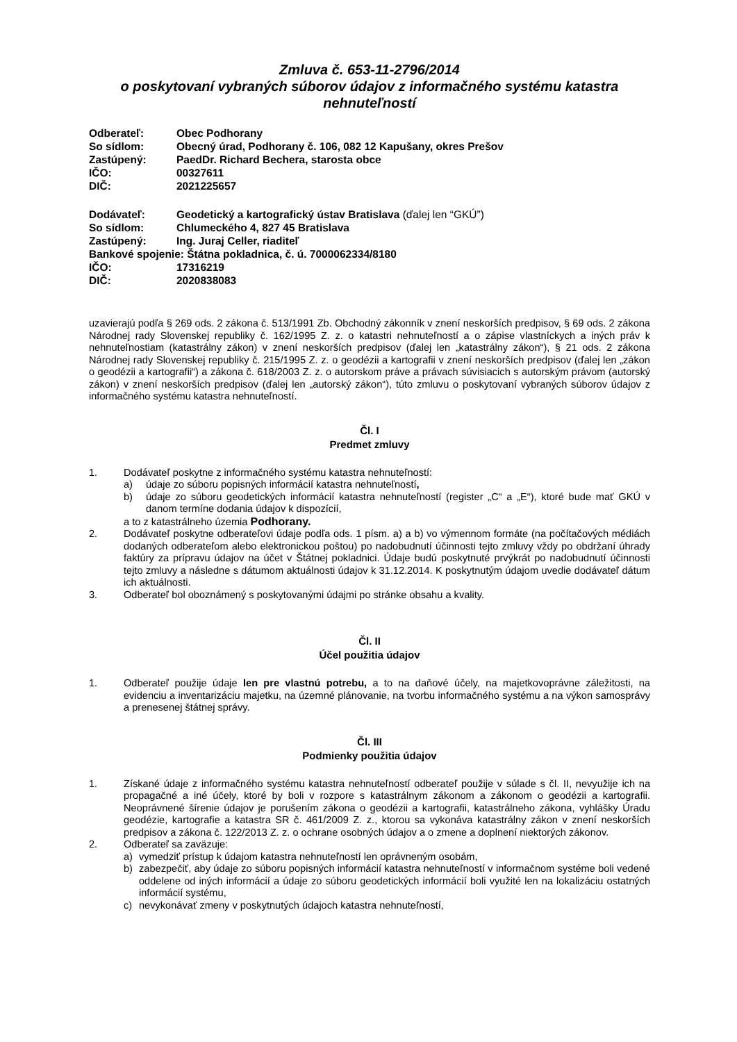Zmluva č. 653-11-2796/2014
o poskytovaní vybraných súborov údajov z informačného systému katastra nehnuteľností
Odberateľ: Obec Podhorany
So sídlom: Obecný úrad, Podhorany č. 106, 082 12 Kapušany, okres Prešov
Zastúpený: PaedDr. Richard Bechera, starosta obce
IČO: 00327611
DIČ: 2021225657
Dodávateľ: Geodetický a kartografický ústav Bratislava (ďalej len “GKÚ”)
So sídlom: Chlumeckého 4, 827 45 Bratislava
Zastúpený: Ing. Juraj Celler, riaditeľ
Bankové spojenie: Štátna pokladnica, č. ú. 7000062334/8180
IČO: 17316219
DIČ: 2020838083
uzavierajú podľa § 269 ods. 2 zákona č. 513/1991 Zb. Obchodný zákonník v znení neskorších predpisov, § 69 ods. 2 zákona Národnej rady Slovenskej republiky č. 162/1995 Z. z. o katastri nehnuteľností a o zápise vlastníckych a iných práv k nehnuteľnostiam (katastrálny zákon) v znení neskorších predpisov (ďalej len „katastrálny zákon“), § 21 ods. 2 zákona Národnej rady Slovenskej republiky č. 215/1995 Z. z. o geodézii a kartografii v znení neskorších predpisov (ďalej len „zákon o geodézii a kartografii“) a zákona č. 618/2003 Z. z. o autorskom práve a právach súvisiacich s autorským právom (autorský zákon) v znení neskorších predpisov (ďalej len „autorský zákon“), túto zmluvu o poskytovaní vybraných súborov údajov z informačného systému katastra nehnuteľností.
Čl. I
Predmet zmluvy
1. Dodávateľ poskytne z informačného systému katastra nehnuteľností:
a) údaje zo súboru popisných informácií katastra nehnuteľností,
b) údaje zo súboru geodetických informácií katastra nehnuteľností (register „C“ a „E“), ktoré bude mať GKÚ v danom termíne dodania údajov k dispozícií,
a to z katastrálneho územia Podhorany.
2. Dodávateľ poskytne odberateľovi údaje podľa ods. 1 písm. a) a b) vo výmennom formáte (na počítačových médiách dodaných odberateľom alebo elektronickou poštou) po nadobudnutí účinnosti tejto zmluvy vždy po obdržaní úhrady faktúry za prípravu údajov na účet v Štátnej pokladnici. Údaje budú poskytnuté prvýkrát po nadobudnutí účinnosti tejto zmluvy a následne s dátumom aktuálnosti údajov k 31.12.2014. K poskytnutým údajom uvedie dodávateľ dátum ich aktuálnosti.
3. Odberateľ bol oboznámený s poskytovanými údajmi po stránke obsahu a kvality.
Čl. II
Účel použitia údajov
1. Odberateľ použije údaje len pre vlastnú potrebu, a to na daňové účely, na majetkovoprávne záležitosti, na evidenciu a inventarizáciu majetku, na územné plánovanie, na tvorbu informačného systému a na výkon samosprávy a prenesenej štátnej správy.
Čl. III
Podmienky použitia údajov
1. Získané údaje z informačného systému katastra nehnuteľností odberateľ použije v súlade s čl. II, nevyužije ich na propagačné a iné účely, ktoré by boli v rozpore s katastrálnym zákonom a zákonom o geodézii a kartografii. Neoprávnené šírenie údajov je porušením zákona o geodézii a kartografii, katastrálneho zákona, vyhlášky Úradu geodézie, kartografie a katastra SR č. 461/2009 Z. z., ktorou sa vykonáva katastrálny zákon v znení neskorších predpisov a zákona č. 122/2013 Z. z. o ochrane osobných údajov a o zmene a doplnení niektorých zákonov.
2. Odberateľ sa zaväzuje:
a) vymedziť prístup k údajom katastra nehnuteľností len oprávneným osobám,
b) zabezpečiť, aby údaje zo súboru popisných informácií katastra nehnuteľností v informačnom systéme boli vedené oddelene od iných informácií a údaje zo súboru geodetických informácií boli využité len na lokalizáciu ostatných informácií systému,
c) nevykonávať zmeny v poskytnutých údajoch katastra nehnuteľností,